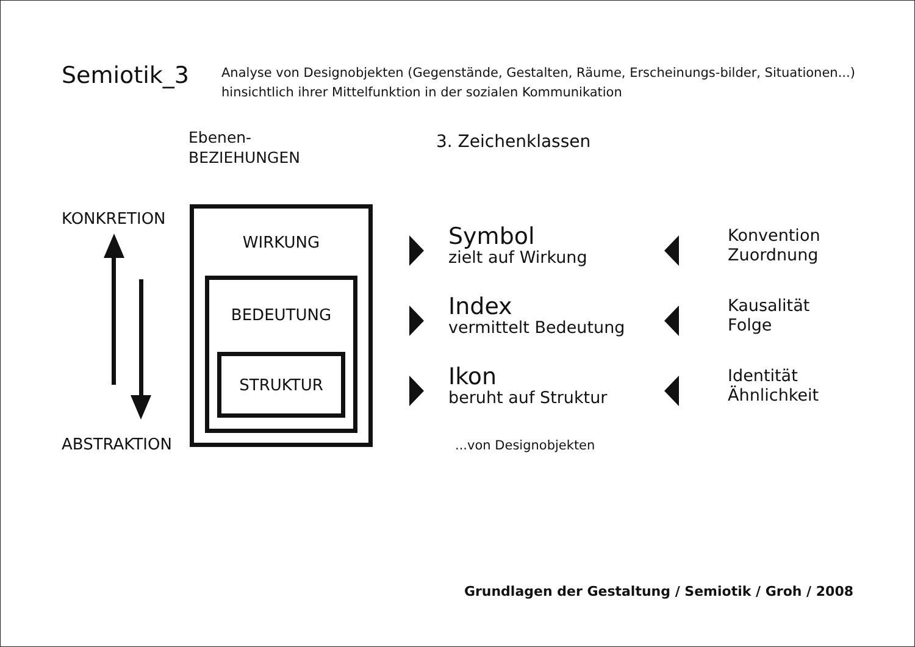Semiotik_3
Analyse von Designobjekten (Gegenstände, Gestalten, Räume, Erscheinungs-bilder, Situationen...)
hinsichtlich ihrer Mittelfunktion in der sozialen Kommunikation
Ebenen-
BEZIEHUNGEN
3. Zeichenklassen
KONKRETION
ABSTRAKTION
WIRKUNG
BEDEUTUNG
STRUKTUR
Symbol
zielt auf Wirkung
Konvention
Zuordnung
Index
vermittelt Bedeutung
Kausalität
Folge
Ikon
beruht auf Struktur
Identität
Ähnlichkeit
...von Designobjekten
Grundlagen der Gestaltung / Semiotik / Groh / 2008